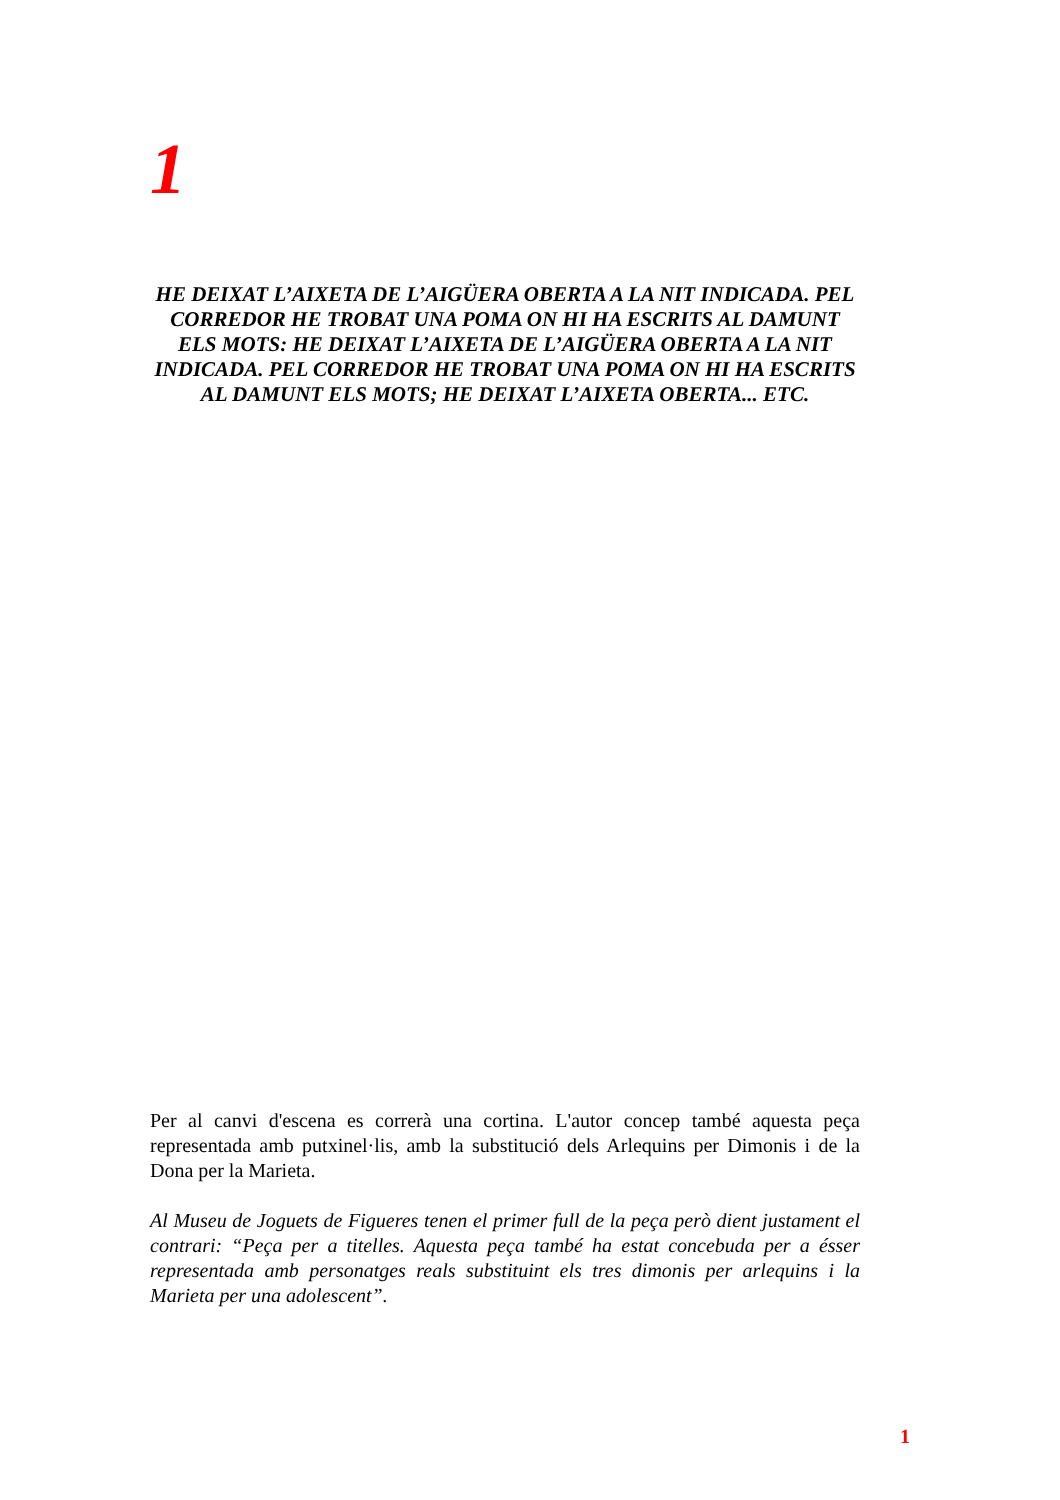1
HE DEIXAT L’AIXETA DE L’AIGÜERA OBERTA A LA NIT INDICADA. PEL CORREDOR HE TROBAT UNA POMA ON HI HA ESCRITS AL DAMUNT ELS MOTS: HE DEIXAT L’AIXETA DE L’AIGÜERA OBERTA A LA NIT INDICADA. PEL CORREDOR HE TROBAT UNA POMA ON HI HA ESCRITS AL DAMUNT ELS MOTS; HE DEIXAT L’AIXETA OBERTA... ETC.
Per al canvi d'escena es correrà una cortina. L'autor concep també aquesta peça representada amb putxinel·lis, amb la substitució dels Arlequins per Dimonis i de la Dona per la Marieta.
Al Museu de Joguets de Figueres tenen el primer full de la peça però dient justament el contrari: “Peça per a titelles. Aquesta peça també ha estat concebuda per a ésser representada amb personatges reals substituint els tres dimonis per arlequins i la Marieta per una adolescent”.
1